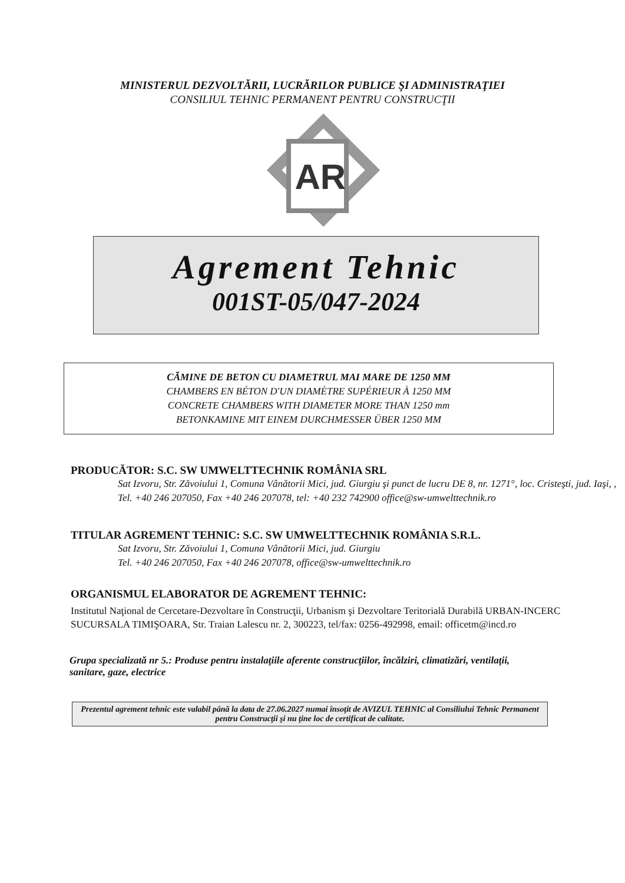MINISTERUL DEZVOLTĂRII, LUCRĂRILOR PUBLICE ŞI ADMINISTRAŢIEI
CONSILIUL TEHNIC PERMANENT PENTRU CONSTRUCŢII
AR
Agrement Tehnic
001ST-05/047-2024
CĂMINE DE BETON CU DIAMETRUL MAI MARE DE 1250 MM
CHAMBERS EN BÉTON D'UN DIAMÈTRE SUPÉRIEUR À 1250 MM
CONCRETE CHAMBERS WITH DIAMETER MORE THAN 1250 mm
BETONKAMINE MIT EINEM DURCHMESSER ÜBER 1250 MM
PRODUCĂTOR: S.C. SW UMWELTTECHNIK ROMÂNIA SRL
Sat Izvoru, Str. Zăvoiului 1, Comuna Vânătorii Mici, jud. Giurgiu şi punct de lucru DE 8, nr. 1271°, loc. Cristeşti, jud. Iaşi, , Tel. +40 246 207050, Fax +40 246 207078, tel: +40 232 742900 office@sw-umwelttechnik.ro
TITULAR AGREMENT TEHNIC: S.C. SW UMWELTTECHNIK ROMÂNIA S.R.L.
Sat Izvoru, Str. Zăvoiului 1, Comuna Vânătorii Mici, jud. Giurgiu
Tel. +40 246 207050, Fax +40 246 207078, office@sw-umwelttechnik.ro
ORGANISMUL ELABORATOR DE AGREMENT TEHNIC:
Institutul Naţional de Cercetare-Dezvoltare în Construcţii, Urbanism şi Dezvoltare Teritorială Durabilă URBAN-INCERC
SUCURSALA TIMIŞOARA, Str. Traian Lalescu nr. 2, 300223, tel/fax: 0256-492998, email: officetm@incd.ro
Grupa specializată nr 5.: Produse pentru instalaţiile aferente construcţiilor, încălziri, climatizări, ventilaţii, sanitare, gaze, electrice
Prezentul agrement tehnic este valabil până la data de 27.06.2027 numai însoţit de AVIZUL TEHNIC al Consiliului Tehnic Permanent pentru Construcţii şi nu ţine loc de certificat de calitate.